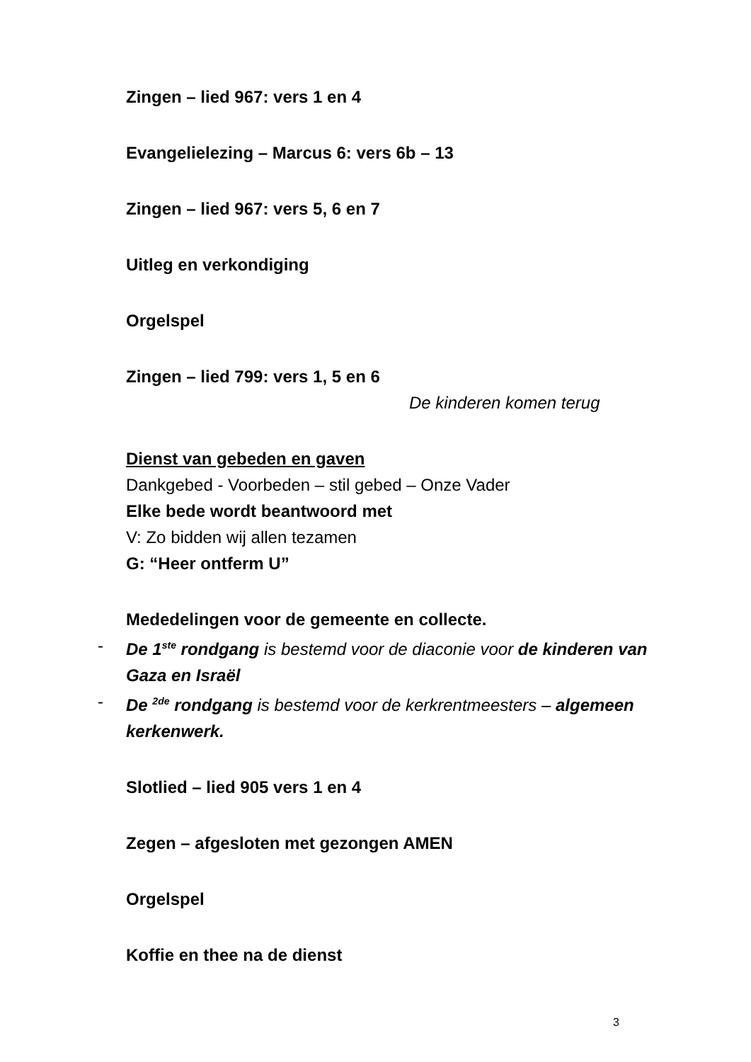Zingen – lied 967: vers 1 en 4
Evangelielezing – Marcus 6: vers 6b – 13
Zingen – lied 967: vers 5, 6 en 7
Uitleg en verkondiging
Orgelspel
Zingen – lied 799: vers 1, 5 en 6
De kinderen komen terug
Dienst van gebeden en gaven
Dankgebed - Voorbeden – stil gebed – Onze Vader
Elke bede wordt beantwoord met
V: Zo bidden wij allen tezamen
G: “Heer ontferm U”
Mededelingen voor de gemeente en collecte.
- De 1<sup>ste</sup> rondgang is bestemd voor de diaconie voor de kinderen van Gaza en Israël
- De <sup>2de</sup> rondgang is bestemd voor de kerkrentmeesters – algemeen kerkenwerk.
Slotlied – lied 905 vers 1 en 4
Zegen – afgesloten met gezongen AMEN
Orgelspel
Koffie en thee na de dienst
3